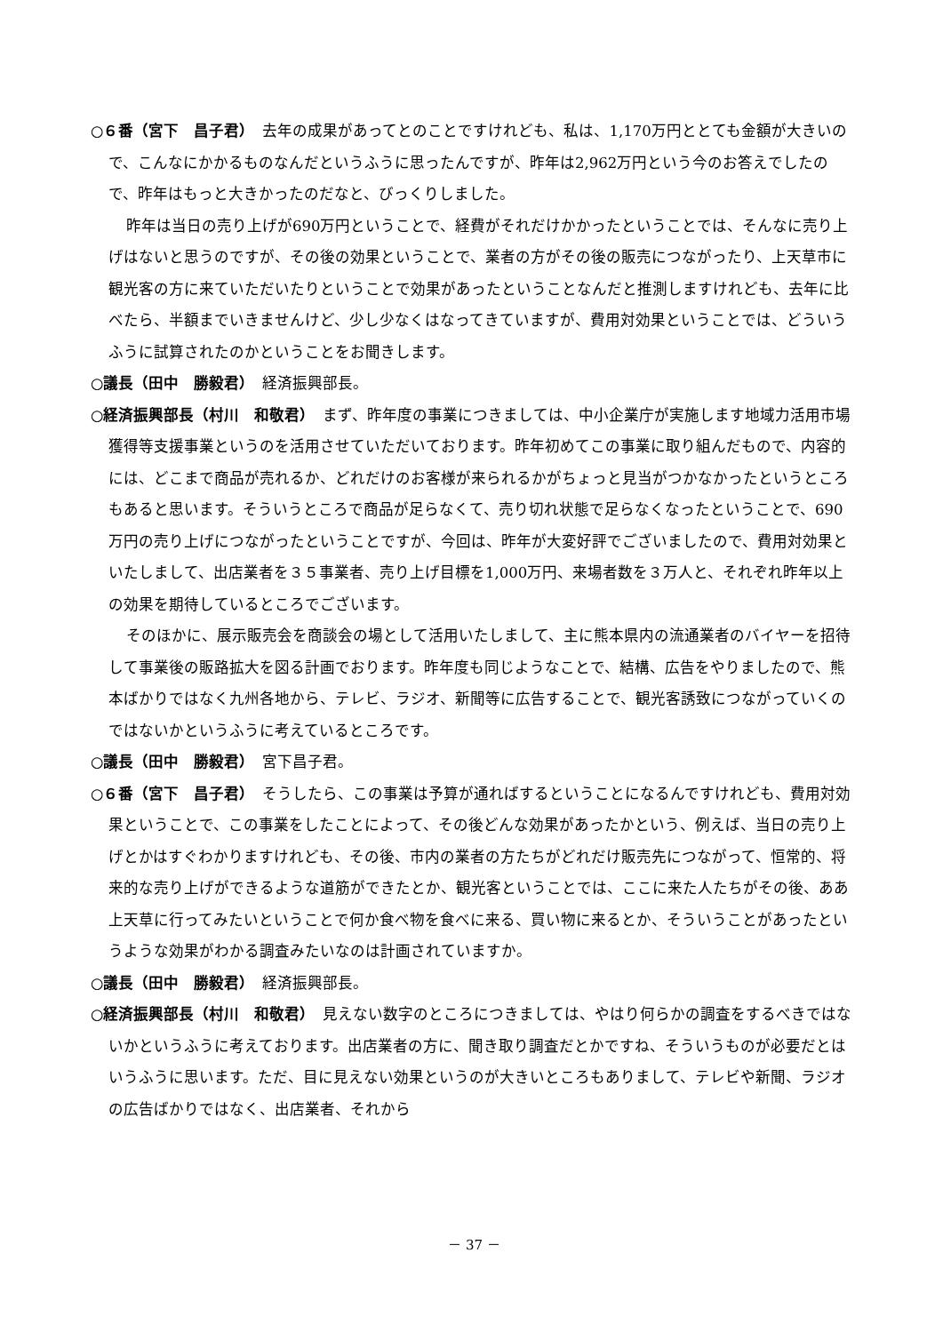○６番（宮下　昌子君）　去年の成果があってとのことですけれども、私は、1,170万円ととても金額が大きいので、こんなにかかるものなんだというふうに思ったんですが、昨年は2,962万円という今のお答えでしたので、昨年はもっと大きかったのだなと、びっくりしました。
昨年は当日の売り上げが690万円ということで、経費がそれだけかかったということでは、そんなに売り上げはないと思うのですが、その後の効果ということで、業者の方がその後の販売につながったり、上天草市に観光客の方に来ていただいたりということで効果があったということなんだと推測しますけれども、去年に比べたら、半額までいきませんけど、少し少なくはなってきていますが、費用対効果ということでは、どういうふうに試算されたのかということをお聞きします。
○議長（田中　勝毅君）　経済振興部長。
○経済振興部長（村川　和敬君）　まず、昨年度の事業につきましては、中小企業庁が実施します地域力活用市場獲得等支援事業というのを活用させていただいております。昨年初めてこの事業に取り組んだもので、内容的には、どこまで商品が売れるか、どれだけのお客様が来られるかがちょっと見当がつかなかったというところもあると思います。そういうところで商品が足らなくて、売り切れ状態で足らなくなったということで、690万円の売り上げにつながったということですが、今回は、昨年が大変好評でございましたので、費用対効果といたしまして、出店業者を３５事業者、売り上げ目標を1,000万円、来場者数を３万人と、それぞれ昨年以上の効果を期待しているところでございます。
そのほかに、展示販売会を商談会の場として活用いたしまして、主に熊本県内の流通業者のバイヤーを招待して事業後の販路拡大を図る計画でおります。昨年度も同じようなことで、結構、広告をやりましたので、熊本ばかりではなく九州各地から、テレビ、ラジオ、新聞等に広告することで、観光客誘致につながっていくのではないかというふうに考えているところです。
○議長（田中　勝毅君）　宮下昌子君。
○６番（宮下　昌子君）　そうしたら、この事業は予算が通ればするということになるんですけれども、費用対効果ということで、この事業をしたことによって、その後どんな効果があったかという、例えば、当日の売り上げとかはすぐわかりますけれども、その後、市内の業者の方たちがどれだけ販売先につながって、恒常的、将来的な売り上げができるような道筋ができたとか、観光客ということでは、ここに来た人たちがその後、ああ上天草に行ってみたいということで何か食べ物を食べに来る、買い物に来るとか、そういうことがあったというような効果がわかる調査みたいなのは計画されていますか。
○議長（田中　勝毅君）　経済振興部長。
○経済振興部長（村川　和敬君）　見えない数字のところにつきましては、やはり何らかの調査をするべきではないかというふうに考えております。出店業者の方に、聞き取り調査だとかですね、そういうものが必要だとはいうふうに思います。ただ、目に見えない効果というのが大きいところもありまして、テレビや新聞、ラジオの広告ばかりではなく、出店業者、それから
－ 37 －